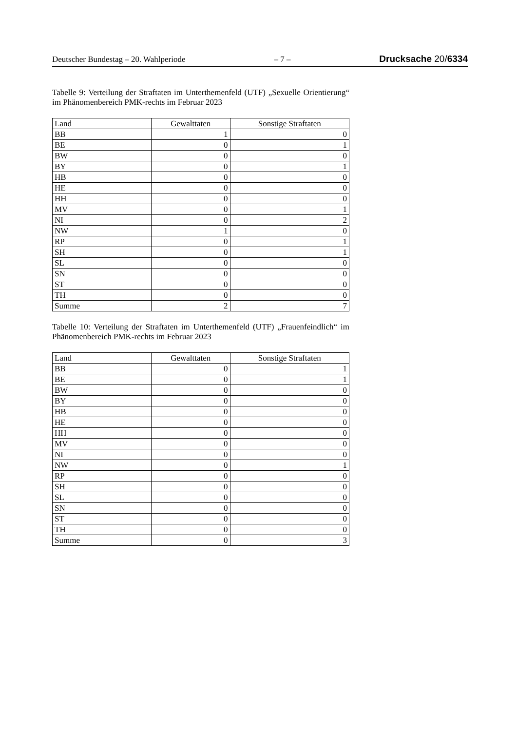Deutscher Bundestag – 20. Wahlperiode – 7 – Drucksache 20/6334
Tabelle 9: Verteilung der Straftaten im Unterthemenfeld (UTF) „Sexuelle Orientierung“ im Phänomenbereich PMK-rechts im Februar 2023
| Land | Gewalttaten | Sonstige Straftaten |
| --- | --- | --- |
| BB | 1 | 0 |
| BE | 0 | 1 |
| BW | 0 | 0 |
| BY | 0 | 1 |
| HB | 0 | 0 |
| HE | 0 | 0 |
| HH | 0 | 0 |
| MV | 0 | 1 |
| NI | 0 | 2 |
| NW | 1 | 0 |
| RP | 0 | 1 |
| SH | 0 | 1 |
| SL | 0 | 0 |
| SN | 0 | 0 |
| ST | 0 | 0 |
| TH | 0 | 0 |
| Summe | 2 | 7 |
Tabelle 10: Verteilung der Straftaten im Unterthemenfeld (UTF) „Frauenfeindlich“ im Phänomenbereich PMK-rechts im Februar 2023
| Land | Gewalttaten | Sonstige Straftaten |
| --- | --- | --- |
| BB | 0 | 1 |
| BE | 0 | 1 |
| BW | 0 | 0 |
| BY | 0 | 0 |
| HB | 0 | 0 |
| HE | 0 | 0 |
| HH | 0 | 0 |
| MV | 0 | 0 |
| NI | 0 | 0 |
| NW | 0 | 1 |
| RP | 0 | 0 |
| SH | 0 | 0 |
| SL | 0 | 0 |
| SN | 0 | 0 |
| ST | 0 | 0 |
| TH | 0 | 0 |
| Summe | 0 | 3 |